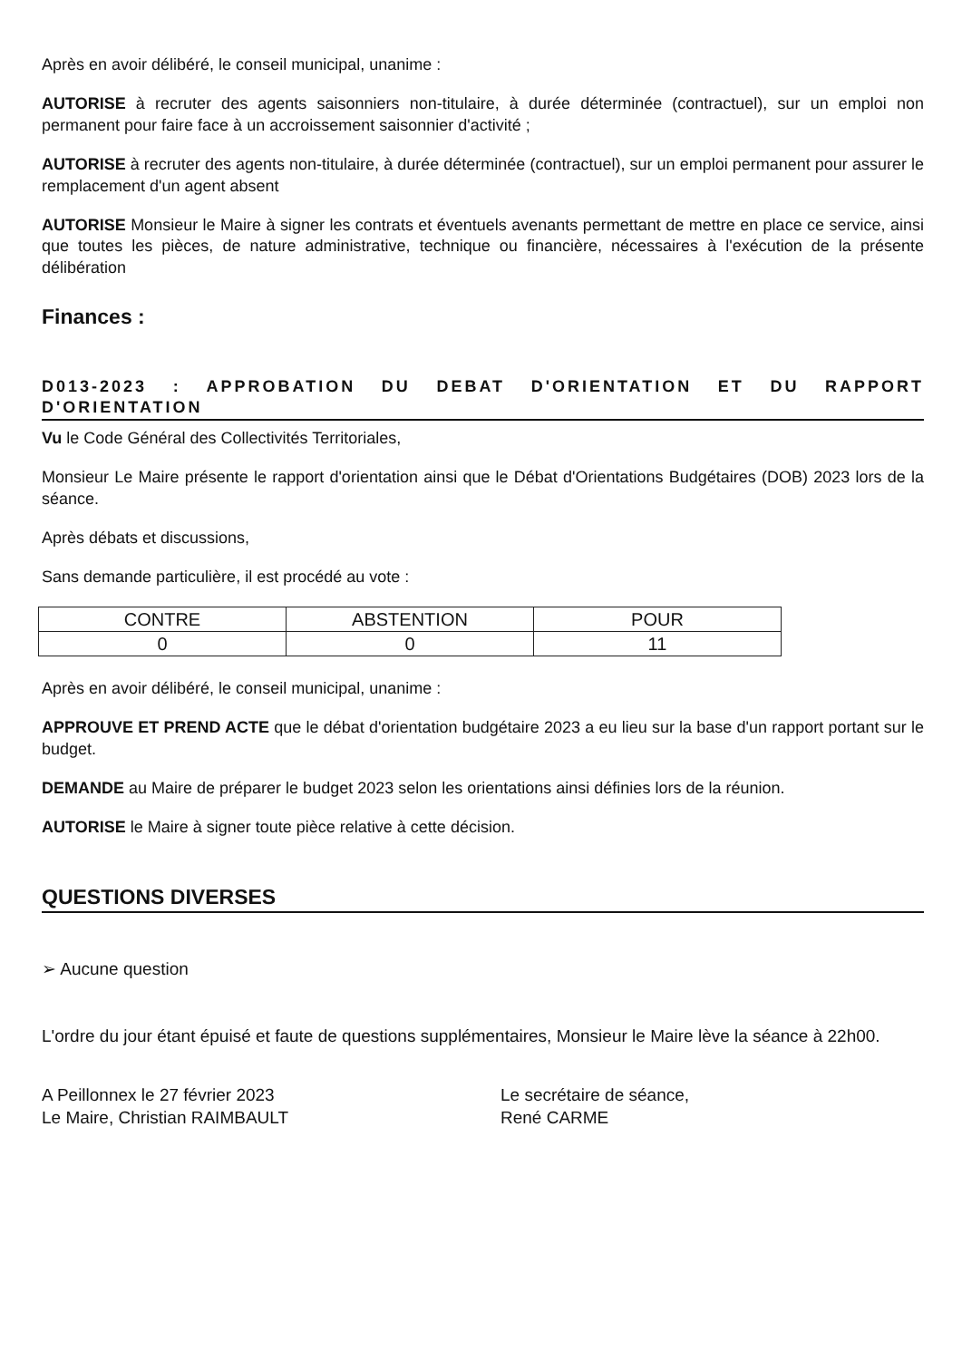Après en avoir délibéré, le conseil municipal, unanime :
AUTORISE à recruter des agents saisonniers non-titulaire, à durée déterminée (contractuel), sur un emploi non permanent pour faire face à un accroissement saisonnier d'activité ;
AUTORISE à recruter des agents non-titulaire, à durée déterminée (contractuel), sur un emploi permanent pour assurer le remplacement d'un agent absent
AUTORISE Monsieur le Maire à signer les contrats et éventuels avenants permettant de mettre en place ce service, ainsi que toutes les pièces, de nature administrative, technique ou financière, nécessaires à l'exécution de la présente délibération
Finances :
D013-2023 : APPROBATION DU DEBAT D'ORIENTATION ET DU RAPPORT D'ORIENTATION
Vu le Code Général des Collectivités Territoriales,
Monsieur Le Maire présente le rapport d'orientation ainsi que le Débat d'Orientations Budgétaires (DOB) 2023 lors de la séance.
Après débats et discussions,
Sans demande particulière, il est procédé au vote :
| CONTRE | ABSTENTION | POUR |
| 0 | 0 | 11 |
Après en avoir délibéré, le conseil municipal, unanime :
APPROUVE ET PREND ACTE que le débat d'orientation budgétaire 2023 a eu lieu sur la base d'un rapport portant sur le budget.
DEMANDE au Maire de préparer le budget 2023 selon les orientations ainsi définies lors de la réunion.
AUTORISE le Maire à signer toute pièce relative à cette décision.
QUESTIONS DIVERSES
➢ Aucune question
L'ordre du jour étant épuisé et faute de questions supplémentaires, Monsieur le Maire lève la séance à 22h00.
A Peillonnex le 27 février 2023
Le Maire, Christian RAIMBAULT
Le secrétaire de séance,
René CARME